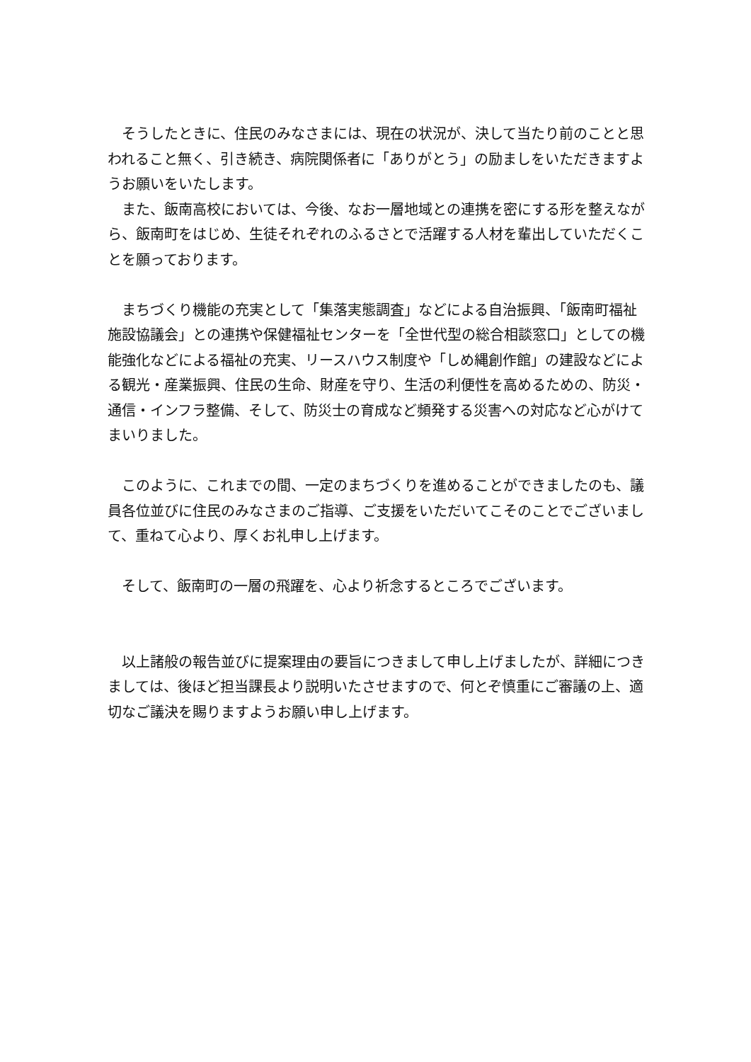そうしたときに、住民のみなさまには、現在の状況が、決して当たり前のことと思われること無く、引き続き、病院関係者に「ありがとう」の励ましをいただきますようお願いをいたします。
　また、飯南高校においては、今後、なお一層地域との連携を密にする形を整えながら、飯南町をはじめ、生徒それぞれのふるさとで活躍する人材を輩出していただくことを願っております。
　まちづくり機能の充実として「集落実態調査」などによる自治振興、「飯南町福祉施設協議会」との連携や保健福祉センターを「全世代型の総合相談窓口」としての機能強化などによる福祉の充実、リースハウス制度や「しめ縄創作館」の建設などによる観光・産業振興、住民の生命、財産を守り、生活の利便性を高めるための、防災・通信・インフラ整備、そして、防災士の育成など頻発する災害への対応など心がけてまいりました。
　このように、これまでの間、一定のまちづくりを進めることができましたのも、議員各位並びに住民のみなさまのご指導、ご支援をいただいてこそのことでございまして、重ねて心より、厚くお礼申し上げます。
　そして、飯南町の一層の飛躍を、心より祈念するところでございます。
　以上諸般の報告並びに提案理由の要旨につきまして申し上げましたが、詳細につきましては、後ほど担当課長より説明いたさせますので、何とぞ慎重にご審議の上、適切なご議決を賜りますようお願い申し上げます。